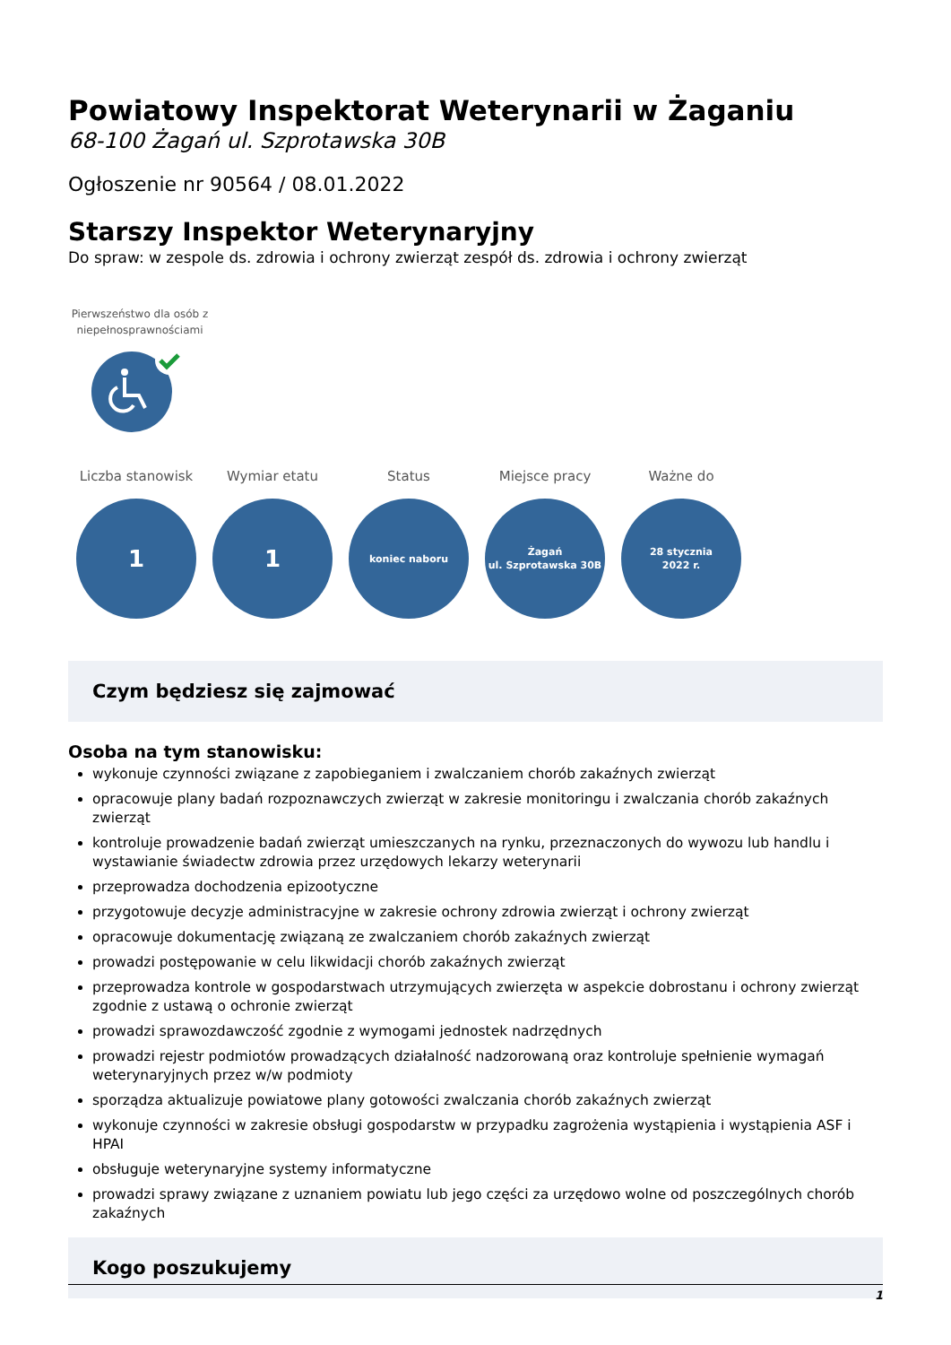Powiatowy Inspektorat Weterynarii w Żaganiu
68-100 Żagań ul. Szprotawska 30B
Ogłoszenie nr 90564 / 08.01.2022
Starszy Inspektor Weterynaryjny
Do spraw: w zespole ds. zdrowia i ochrony zwierząt zespół ds. zdrowia i ochrony zwierząt
Pierwszeństwo dla osób z niepełnosprawnościami
Liczba stanowisk
1
Wymiar etatu
1
Status
koniec naboru
Miejsce pracy
Żagań
ul. Szprotawska 30B
Ważne do
28 stycznia
2022 r.
Czym będziesz się zajmować
Osoba na tym stanowisku:
wykonuje czynności związane z zapobieganiem i zwalczaniem chorób zakaźnych zwierząt
opracowuje plany badań rozpoznawczych zwierząt w zakresie monitoringu i zwalczania chorób zakaźnych zwierząt
kontroluje prowadzenie badań zwierząt umieszczanych na rynku, przeznaczonych do wywozu lub handlu i wystawianie świadectw zdrowia przez urzędowych lekarzy weterynarii
przeprowadza dochodzenia epizootyczne
przygotowuje decyzje administracyjne w zakresie ochrony zdrowia zwierząt i ochrony zwierząt
opracowuje dokumentację związaną ze zwalczaniem chorób zakaźnych zwierząt
prowadzi postępowanie w celu likwidacji chorób zakaźnych zwierząt
przeprowadza kontrole w gospodarstwach utrzymujących zwierzęta w aspekcie dobrostanu i ochrony zwierząt zgodnie z ustawą o ochronie zwierząt
prowadzi sprawozdawczość zgodnie z wymogami jednostek nadrzędnych
prowadzi rejestr podmiotów prowadzących działalność nadzorowaną oraz kontroluje spełnienie wymagań weterynaryjnych przez w/w podmioty
sporządza aktualizuje powiatowe plany gotowości zwalczania chorób zakaźnych zwierząt
wykonuje czynności w zakresie obsługi gospodarstw w przypadku zagrożenia wystąpienia i wystąpienia ASF i HPAI
obsługuje weterynaryjne systemy informatyczne
prowadzi sprawy związane z uznaniem powiatu lub jego części za urzędowo wolne od poszczególnych chorób zakaźnych
Kogo poszukujemy
1